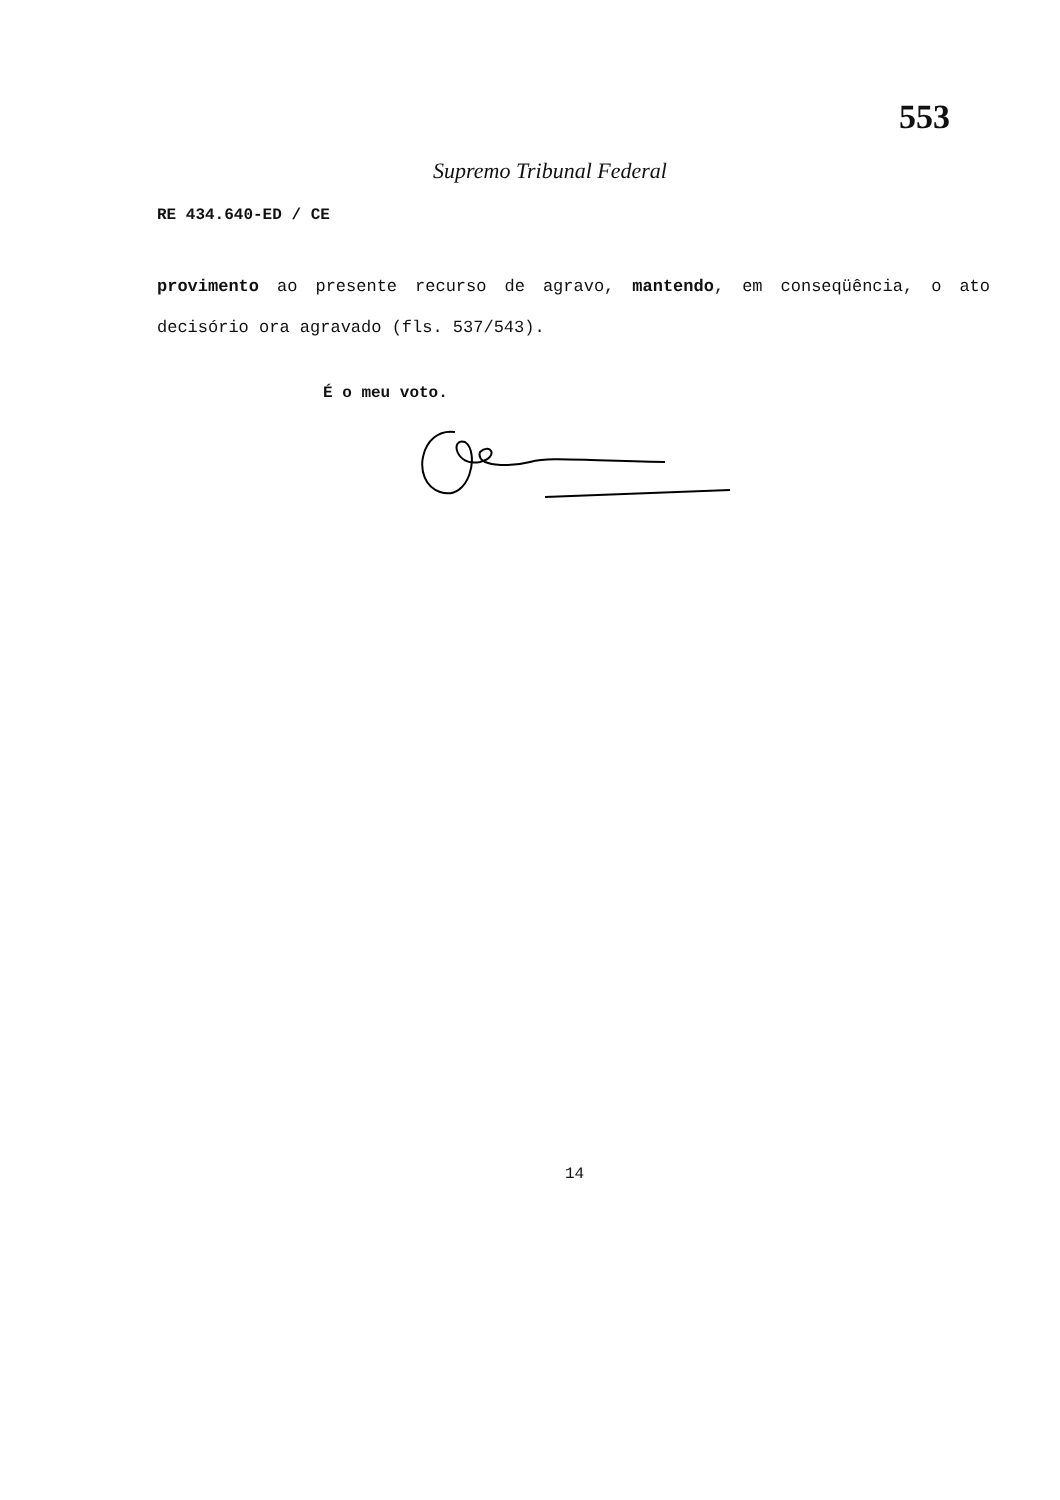553
Supremo Tribunal Federal
RE 434.640-ED / CE
provimento ao presente recurso de agravo, mantendo, em conseqüência, o ato decisório ora agravado (fls. 537/543).
É o meu voto.
14